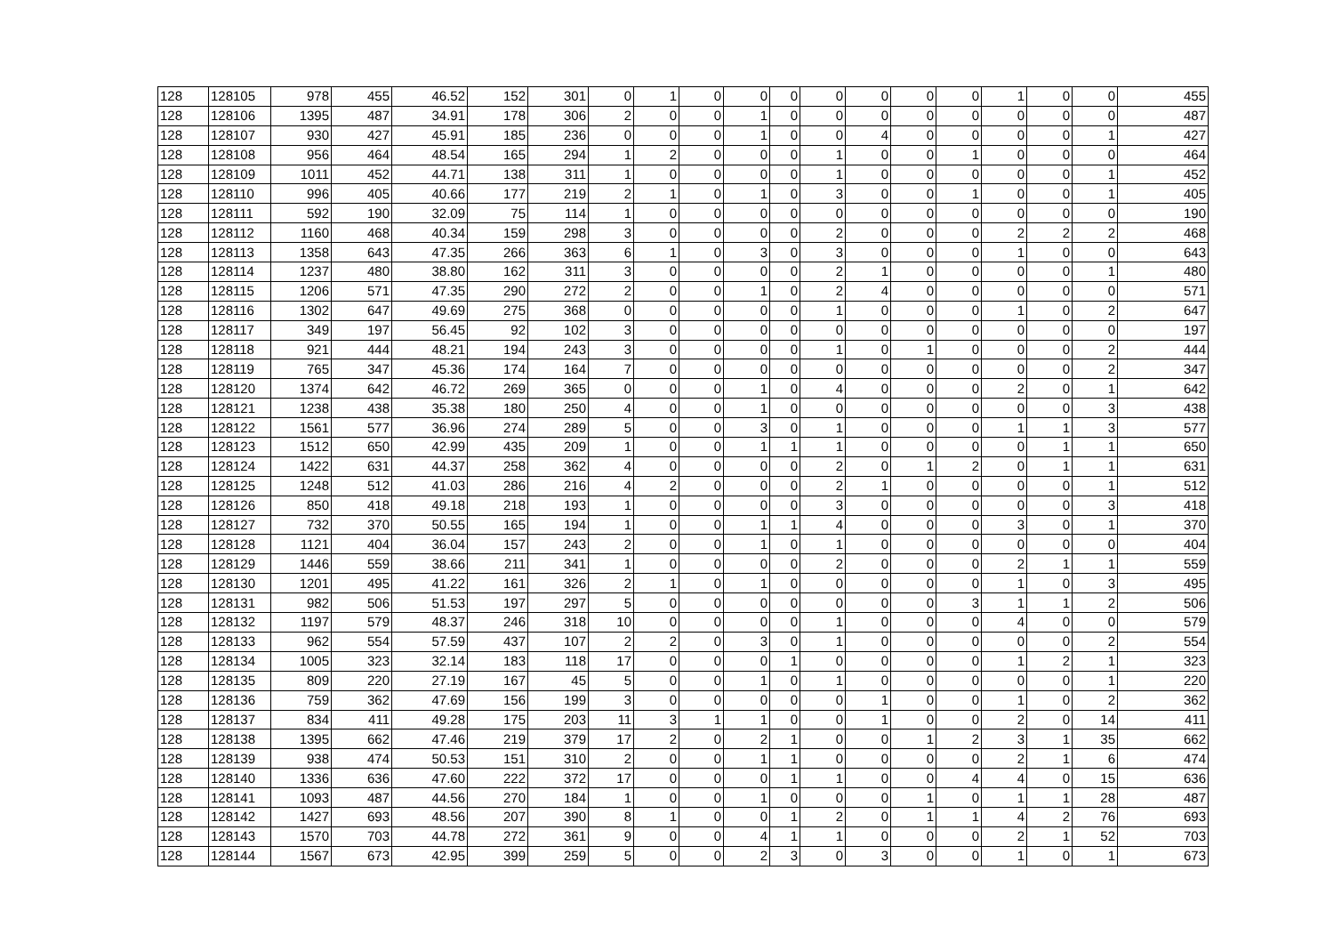| 128 | 128105 | 978 | 455 | 46.52 | 152 | 301 | 0 | 1 | 0 | 0 | 0 | 0 | 0 | 0 | 0 | 1 | 0 | 0 | 455 |
| 128 | 128106 | 1395 | 487 | 34.91 | 178 | 306 | 2 | 0 | 0 | 1 | 0 | 0 | 0 | 0 | 0 | 0 | 0 | 0 | 487 |
| 128 | 128107 | 930 | 427 | 45.91 | 185 | 236 | 0 | 0 | 0 | 1 | 0 | 0 | 4 | 0 | 0 | 0 | 0 | 1 | 427 |
| 128 | 128108 | 956 | 464 | 48.54 | 165 | 294 | 1 | 2 | 0 | 0 | 0 | 1 | 0 | 0 | 1 | 0 | 0 | 0 | 464 |
| 128 | 128109 | 1011 | 452 | 44.71 | 138 | 311 | 1 | 0 | 0 | 0 | 0 | 1 | 0 | 0 | 0 | 0 | 0 | 1 | 452 |
| 128 | 128110 | 996 | 405 | 40.66 | 177 | 219 | 2 | 1 | 0 | 1 | 0 | 3 | 0 | 0 | 1 | 0 | 0 | 1 | 405 |
| 128 | 128111 | 592 | 190 | 32.09 | 75 | 114 | 1 | 0 | 0 | 0 | 0 | 0 | 0 | 0 | 0 | 0 | 0 | 0 | 190 |
| 128 | 128112 | 1160 | 468 | 40.34 | 159 | 298 | 3 | 0 | 0 | 0 | 0 | 2 | 0 | 0 | 0 | 2 | 2 | 2 | 468 |
| 128 | 128113 | 1358 | 643 | 47.35 | 266 | 363 | 6 | 1 | 0 | 3 | 0 | 3 | 0 | 0 | 0 | 1 | 0 | 0 | 643 |
| 128 | 128114 | 1237 | 480 | 38.80 | 162 | 311 | 3 | 0 | 0 | 0 | 0 | 2 | 1 | 0 | 0 | 0 | 0 | 1 | 480 |
| 128 | 128115 | 1206 | 571 | 47.35 | 290 | 272 | 2 | 0 | 0 | 1 | 0 | 2 | 4 | 0 | 0 | 0 | 0 | 0 | 571 |
| 128 | 128116 | 1302 | 647 | 49.69 | 275 | 368 | 0 | 0 | 0 | 0 | 0 | 1 | 0 | 0 | 0 | 1 | 0 | 2 | 647 |
| 128 | 128117 | 349 | 197 | 56.45 | 92 | 102 | 3 | 0 | 0 | 0 | 0 | 0 | 0 | 0 | 0 | 0 | 0 | 0 | 197 |
| 128 | 128118 | 921 | 444 | 48.21 | 194 | 243 | 3 | 0 | 0 | 0 | 0 | 1 | 0 | 1 | 0 | 0 | 0 | 2 | 444 |
| 128 | 128119 | 765 | 347 | 45.36 | 174 | 164 | 7 | 0 | 0 | 0 | 0 | 0 | 0 | 0 | 0 | 0 | 0 | 2 | 347 |
| 128 | 128120 | 1374 | 642 | 46.72 | 269 | 365 | 0 | 0 | 0 | 1 | 0 | 4 | 0 | 0 | 0 | 2 | 0 | 1 | 642 |
| 128 | 128121 | 1238 | 438 | 35.38 | 180 | 250 | 4 | 0 | 0 | 1 | 0 | 0 | 0 | 0 | 0 | 0 | 0 | 3 | 438 |
| 128 | 128122 | 1561 | 577 | 36.96 | 274 | 289 | 5 | 0 | 0 | 3 | 0 | 1 | 0 | 0 | 0 | 1 | 1 | 3 | 577 |
| 128 | 128123 | 1512 | 650 | 42.99 | 435 | 209 | 1 | 0 | 0 | 1 | 1 | 1 | 0 | 0 | 0 | 0 | 1 | 1 | 650 |
| 128 | 128124 | 1422 | 631 | 44.37 | 258 | 362 | 4 | 0 | 0 | 0 | 0 | 2 | 0 | 1 | 2 | 0 | 1 | 1 | 631 |
| 128 | 128125 | 1248 | 512 | 41.03 | 286 | 216 | 4 | 2 | 0 | 0 | 0 | 2 | 1 | 0 | 0 | 0 | 0 | 1 | 512 |
| 128 | 128126 | 850 | 418 | 49.18 | 218 | 193 | 1 | 0 | 0 | 0 | 0 | 3 | 0 | 0 | 0 | 0 | 0 | 3 | 418 |
| 128 | 128127 | 732 | 370 | 50.55 | 165 | 194 | 1 | 0 | 0 | 1 | 1 | 4 | 0 | 0 | 0 | 3 | 0 | 1 | 370 |
| 128 | 128128 | 1121 | 404 | 36.04 | 157 | 243 | 2 | 0 | 0 | 1 | 0 | 1 | 0 | 0 | 0 | 0 | 0 | 0 | 404 |
| 128 | 128129 | 1446 | 559 | 38.66 | 211 | 341 | 1 | 0 | 0 | 0 | 0 | 2 | 0 | 0 | 0 | 2 | 1 | 1 | 559 |
| 128 | 128130 | 1201 | 495 | 41.22 | 161 | 326 | 2 | 1 | 0 | 1 | 0 | 0 | 0 | 0 | 0 | 1 | 0 | 3 | 495 |
| 128 | 128131 | 982 | 506 | 51.53 | 197 | 297 | 5 | 0 | 0 | 0 | 0 | 0 | 0 | 0 | 3 | 1 | 1 | 2 | 506 |
| 128 | 128132 | 1197 | 579 | 48.37 | 246 | 318 | 10 | 0 | 0 | 0 | 0 | 1 | 0 | 0 | 0 | 4 | 0 | 0 | 579 |
| 128 | 128133 | 962 | 554 | 57.59 | 437 | 107 | 2 | 2 | 0 | 3 | 0 | 1 | 0 | 0 | 0 | 0 | 0 | 2 | 554 |
| 128 | 128134 | 1005 | 323 | 32.14 | 183 | 118 | 17 | 0 | 0 | 0 | 1 | 0 | 0 | 0 | 0 | 1 | 2 | 1 | 323 |
| 128 | 128135 | 809 | 220 | 27.19 | 167 | 45 | 5 | 0 | 0 | 1 | 0 | 1 | 0 | 0 | 0 | 0 | 0 | 1 | 220 |
| 128 | 128136 | 759 | 362 | 47.69 | 156 | 199 | 3 | 0 | 0 | 0 | 0 | 0 | 1 | 0 | 0 | 1 | 0 | 2 | 362 |
| 128 | 128137 | 834 | 411 | 49.28 | 175 | 203 | 11 | 3 | 1 | 1 | 0 | 0 | 1 | 0 | 0 | 2 | 0 | 14 | 411 |
| 128 | 128138 | 1395 | 662 | 47.46 | 219 | 379 | 17 | 2 | 0 | 2 | 1 | 0 | 0 | 1 | 2 | 3 | 1 | 35 | 662 |
| 128 | 128139 | 938 | 474 | 50.53 | 151 | 310 | 2 | 0 | 0 | 1 | 1 | 0 | 0 | 0 | 0 | 2 | 1 | 6 | 474 |
| 128 | 128140 | 1336 | 636 | 47.60 | 222 | 372 | 17 | 0 | 0 | 0 | 1 | 1 | 0 | 0 | 4 | 4 | 0 | 15 | 636 |
| 128 | 128141 | 1093 | 487 | 44.56 | 270 | 184 | 1 | 0 | 0 | 1 | 0 | 0 | 0 | 1 | 0 | 1 | 1 | 28 | 487 |
| 128 | 128142 | 1427 | 693 | 48.56 | 207 | 390 | 8 | 1 | 0 | 0 | 1 | 2 | 0 | 1 | 1 | 4 | 2 | 76 | 693 |
| 128 | 128143 | 1570 | 703 | 44.78 | 272 | 361 | 9 | 0 | 0 | 4 | 1 | 1 | 0 | 0 | 0 | 2 | 1 | 52 | 703 |
| 128 | 128144 | 1567 | 673 | 42.95 | 399 | 259 | 5 | 0 | 0 | 2 | 3 | 0 | 3 | 0 | 0 | 1 | 0 | 1 | 673 |